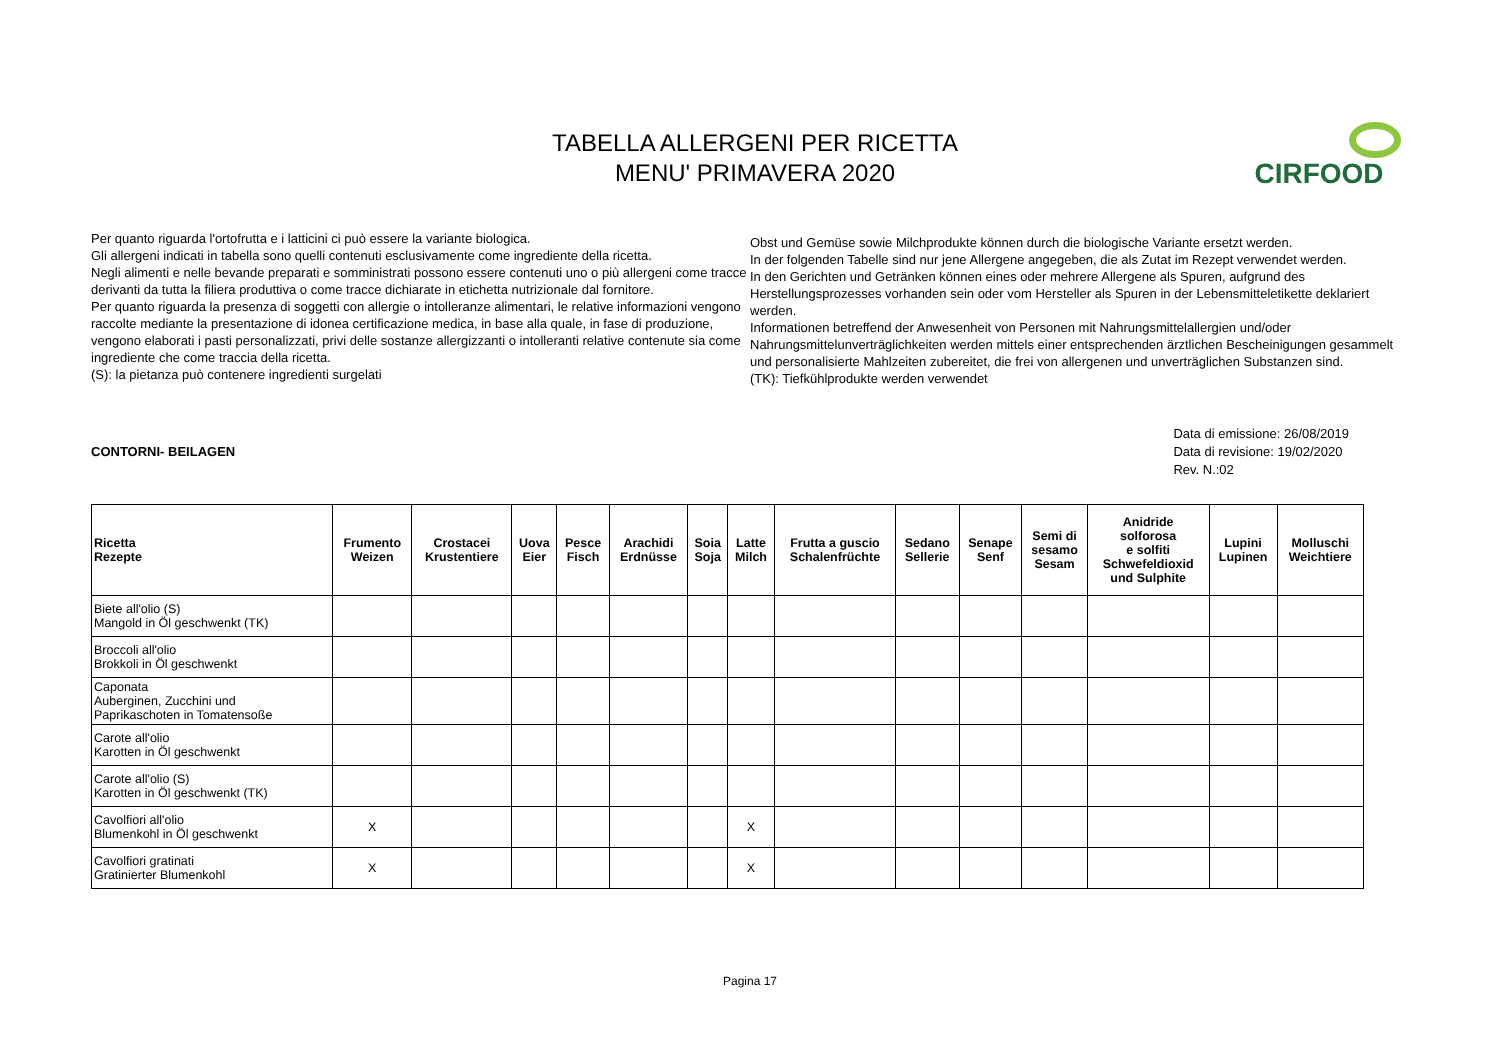TABELLA ALLERGENI PER RICETTA
MENU' PRIMAVERA 2020
CIRFOOD
Per quanto riguarda l'ortofrutta e i latticini ci può essere la variante biologica.
Gli allergeni indicati in tabella sono quelli contenuti esclusivamente come ingrediente della ricetta.
Negli alimenti e nelle bevande preparati e somministrati possono essere contenuti uno o più allergeni come tracce derivanti da tutta la filiera produttiva o come tracce dichiarate in etichetta nutrizionale dal fornitore.
Per quanto riguarda la presenza di soggetti con allergie o intolleranze alimentari, le relative informazioni vengono raccolte mediante la presentazione di idonea certificazione medica, in base alla quale, in fase di produzione, vengono elaborati i pasti personalizzati, privi delle sostanze allergizzanti o intolleranti relative contenute sia come ingrediente che come traccia della ricetta.
(S): la pietanza può contenere ingredienti surgelati
Obst und Gemüse sowie Milchprodukte können durch die biologische Variante ersetzt werden.
In der folgenden Tabelle sind nur jene Allergene angegeben, die als Zutat im Rezept verwendet werden.
In den Gerichten und Getränken können eines oder mehrere Allergene als Spuren, aufgrund des Herstellungsprozesses vorhanden sein oder vom Hersteller als Spuren in der Lebensmitteletikette deklariert werden.
Informationen betreffend der Anwesenheit von Personen mit Nahrungsmittelallergien und/oder Nahrungsmittelunverträglichkeiten werden mittels einer entsprechenden ärztlichen Bescheinigungen gesammelt und personalisierte Mahlzeiten zubereitet, die frei von allergenen und unverträglichen Substanzen sind.
(TK): Tiefkühlprodukte werden verwendet
CONTORNI- BEILAGEN Data di emissione: 26/08/2019
Data di revisione: 19/02/2020
Rev. N.:02
| Ricetta Rezepte | Frumento Weizen | Crostacei Krustentiere | Uova Eier | Pesce Fisch | Arachidi Erdnüsse | Soia Soja | Latte Milch | Frutta a guscio Schalenfrüchte | Sedano Sellerie | Senape Senf | Semi di sesamo Sesam | Anidride solforosa e solfiti Schwefeldioxid und Sulphite | Lupini Lupinen | Molluschi Weichtiere |
| --- | --- | --- | --- | --- | --- | --- | --- | --- | --- | --- | --- | --- | --- | --- |
| Biete all'olio (S) Mangold in Öl geschwenkt (TK) | | | | | | | | | | | | | | |
| Broccoli all'olio Brokkoli in Öl geschwenkt | | | | | | | | | | | | | | |
| Caponata Auberginen, Zucchini und Paprikaschoten in Tomatensoße | | | | | | | | | | | | | | |
| Carote all'olio Karotten in Öl geschwenkt | | | | | | | | | | | | | | |
| Carote all'olio (S) Karotten in Öl geschwenkt (TK) | | | | | | | | | | | | | | |
| Cavolfiori all'olio Blumenkohl in Öl geschwenkt | X | | | | | | X | | | | | | | |
| Cavolfiori gratinati Gratinierter Blumenkohl | X | | | | | | X | | | | | | | |
Pagina 17